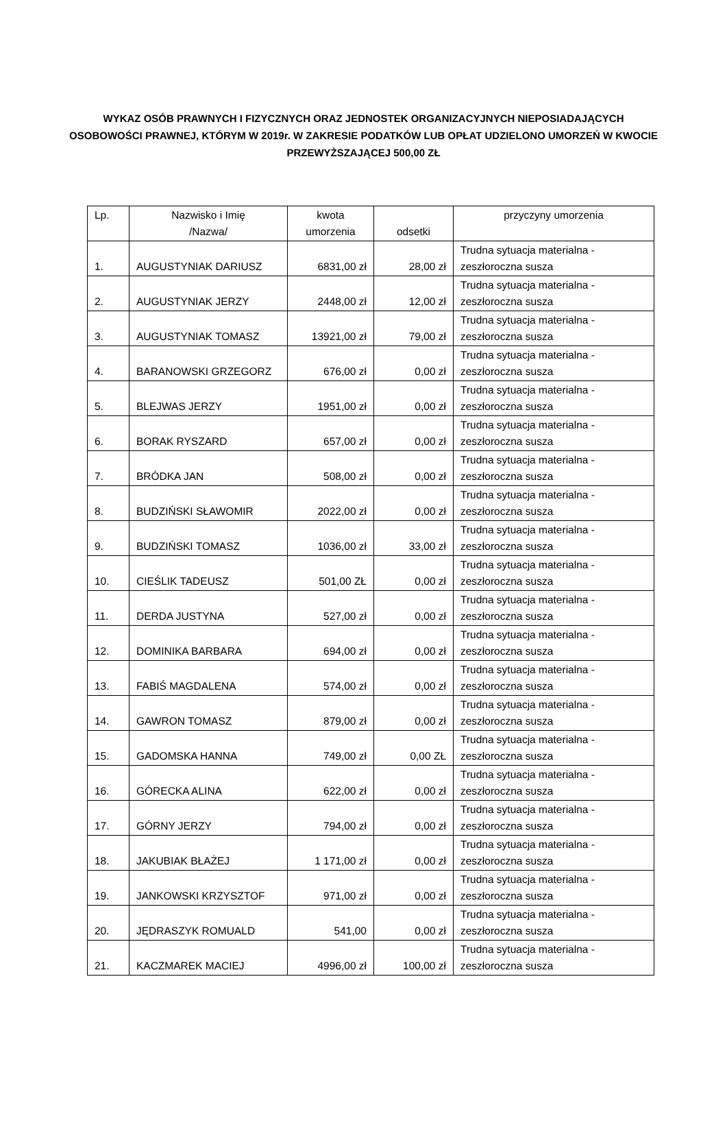WYKAZ OSÓB PRAWNYCH I FIZYCZNYCH ORAZ JEDNOSTEK ORGANIZACYJNYCH NIEPOSIADAJĄCYCH OSOBOWOŚCI PRAWNEJ, KTÓRYM W 2019r. W ZAKRESIE PODATKÓW LUB OPŁAT UDZIELONO UMORZEŃ W KWOCIE PRZEWYŻSZAJĄCEJ 500,00 ZŁ
| Lp. | Nazwisko i Imię /Nazwa/ | kwota umorzenia | odsetki | przyczyny umorzenia |
| --- | --- | --- | --- | --- |
| 1. | AUGUSTYNIAK DARIUSZ | 6831,00 zł | 28,00 zł | Trudna sytuacja materialna - zeszłoroczna susza |
| 2. | AUGUSTYNIAK JERZY | 2448,00 zł | 12,00 zł | Trudna sytuacja materialna - zeszłoroczna susza |
| 3. | AUGUSTYNIAK TOMASZ | 13921,00 zł | 79,00 zł | Trudna sytuacja materialna - zeszłoroczna susza |
| 4. | BARANOWSKI GRZEGORZ | 676,00 zł | 0,00 zł | Trudna sytuacja materialna - zeszłoroczna susza |
| 5. | BLEJWAS JERZY | 1951,00 zł | 0,00 zł | Trudna sytuacja materialna - zeszłoroczna susza |
| 6. | BORAK RYSZARD | 657,00 zł | 0,00 zł | Trudna sytuacja materialna - zeszłoroczna susza |
| 7. | BRÓDKA JAN | 508,00 zł | 0,00 zł | Trudna sytuacja materialna - zeszłoroczna susza |
| 8. | BUDZIŃSKI SŁAWOMIR | 2022,00 zł | 0,00 zł | Trudna sytuacja materialna - zeszłoroczna susza |
| 9. | BUDZIŃSKI TOMASZ | 1036,00 zł | 33,00 zł | Trudna sytuacja materialna - zeszłoroczna susza |
| 10. | CIEŚLIK TADEUSZ | 501,00 ZŁ | 0,00 zł | Trudna sytuacja materialna - zeszłoroczna susza |
| 11. | DERDA JUSTYNA | 527,00 zł | 0,00 zł | Trudna sytuacja materialna - zeszłoroczna susza |
| 12. | DOMINIKA BARBARA | 694,00 zł | 0,00 zł | Trudna sytuacja materialna - zeszłoroczna susza |
| 13. | FABIŚ MAGDALENA | 574,00 zł | 0,00 zł | Trudna sytuacja materialna - zeszłoroczna susza |
| 14. | GAWRON TOMASZ | 879,00 zł | 0,00 zł | Trudna sytuacja materialna - zeszłoroczna susza |
| 15. | GADOMSKA HANNA | 749,00 zł | 0,00 ZŁ | Trudna sytuacja materialna - zeszłoroczna susza |
| 16. | GÓRECKA ALINA | 622,00 zł | 0,00 zł | Trudna sytuacja materialna - zeszłoroczna susza |
| 17. | GÓRNY JERZY | 794,00 zł | 0,00 zł | Trudna sytuacja materialna - zeszłoroczna susza |
| 18. | JAKUBIAK BŁAŻEJ | 1 171,00 zł | 0,00 zł | Trudna sytuacja materialna - zeszłoroczna susza |
| 19. | JANKOWSKI KRZYSZTOF | 971,00 zł | 0,00 zł | Trudna sytuacja materialna - zeszłoroczna susza |
| 20. | JĘDRASZYK ROMUALD | 541,00 | 0,00 zł | Trudna sytuacja materialna - zeszłoroczna susza |
| 21. | KACZMAREK MACIEJ | 4996,00 zł | 100,00 zł | Trudna sytuacja materialna - zeszłoroczna susza |